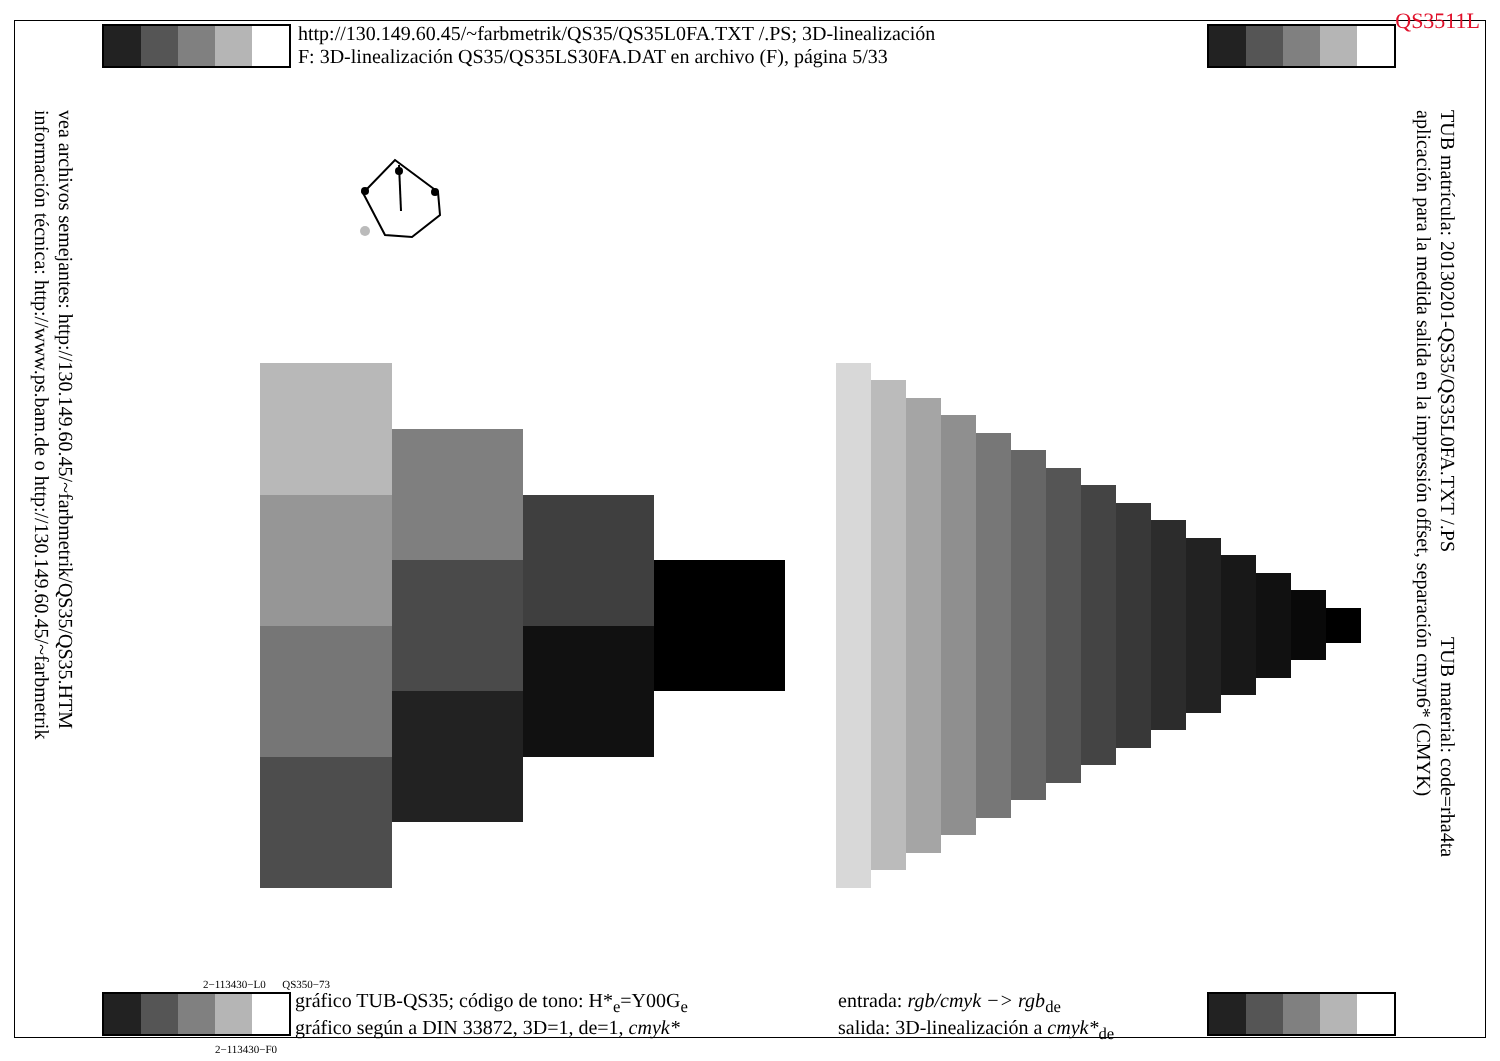QS3511L
http://130.149.60.45/~farbmetrik/QS35/QS35L0FA.TXT /.PS; 3D-linealización
F: 3D-linealización QS35/QS35LS30FA.DAT en archivo (F), página 5/33
vea archivos semejantes: http://130.149.60.45/~farbmetrik/QS35/QS35.HTM
información técnica: http://www.ps.bam.de o http://130.149.60.45/~farbmetrik
TUB matrícula: 20130201-QS35/QS35L0FA.TXT /.PS TUB material: code=rha4ta
aplicación para la medida salida en la impressión offset, separación cmyn6* (CMYK)
2−113430−L0 QS350−73
gráfico TUB-QS35; código de tono: H*<sub>e</sub>=Y00G<sub>e</sub>
gráfico según a DIN 33872, 3D=1, de=1, cmyk*
entrada: rgb/cmyk −> rgb<sub>de</sub>
salida: 3D-linealización a cmyk*<sub>de</sub>
2−113430−F0